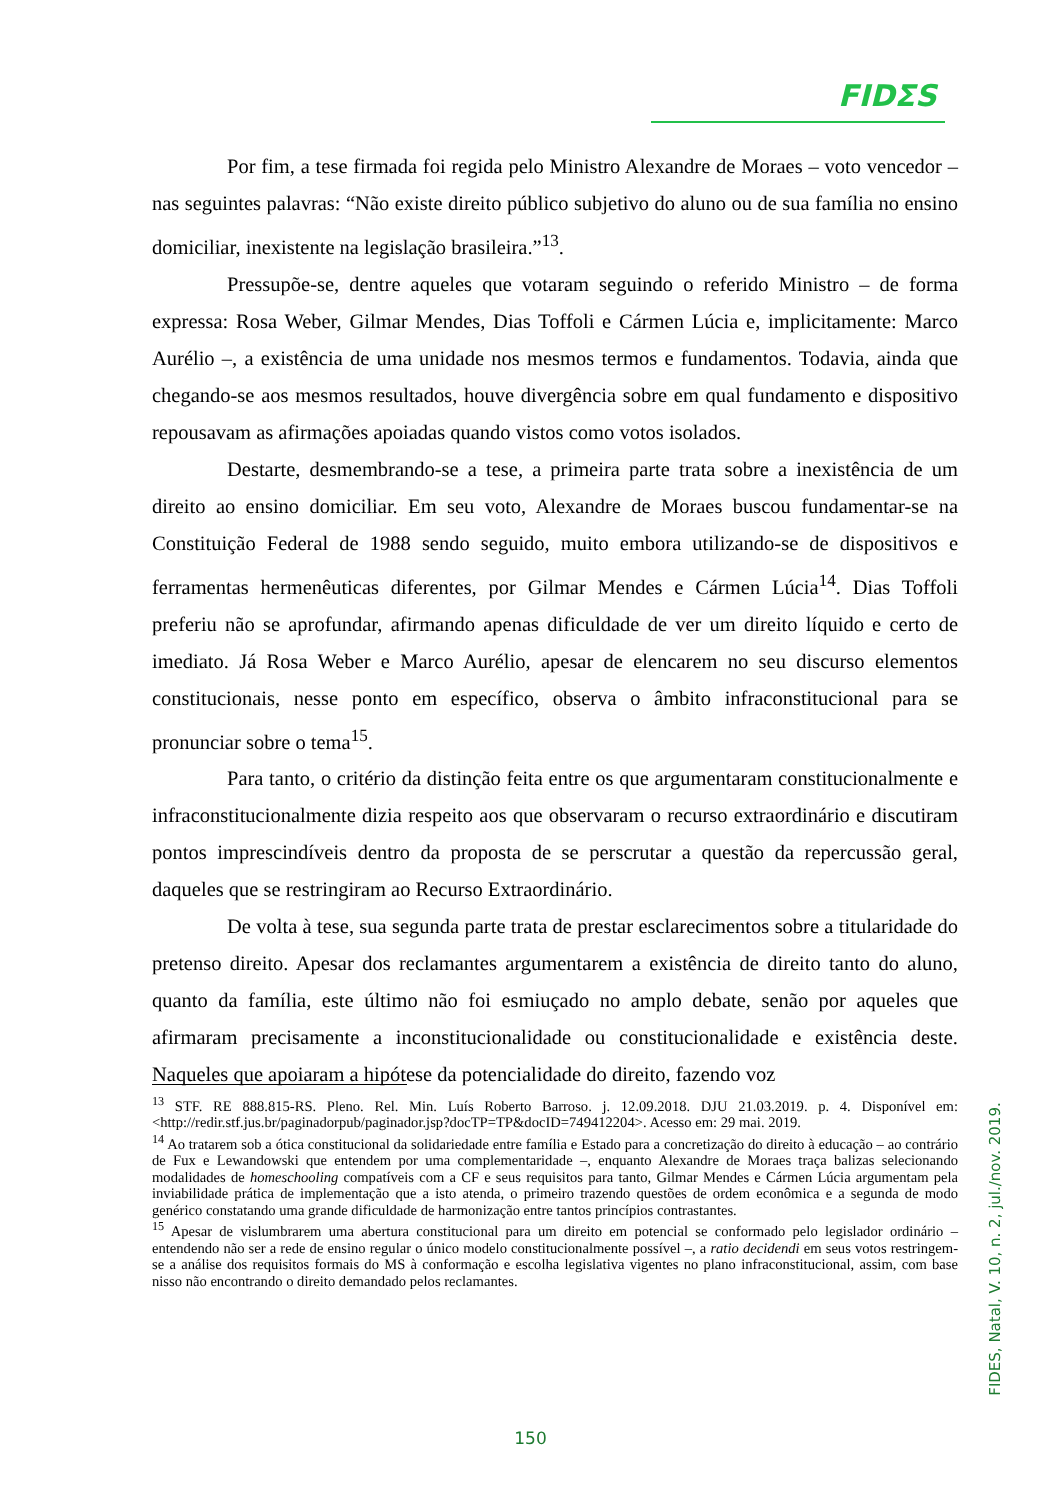FIDΣS
Por fim, a tese firmada foi regida pelo Ministro Alexandre de Moraes – voto vencedor – nas seguintes palavras: “Não existe direito público subjetivo do aluno ou de sua família no ensino domiciliar, inexistente na legislação brasileira.”<sup>13</sup>.
Pressupõe-se, dentre aqueles que votaram seguindo o referido Ministro – de forma expressa: Rosa Weber, Gilmar Mendes, Dias Toffoli e Cármen Lúcia e, implicitamente: Marco Aurélio –, a existência de uma unidade nos mesmos termos e fundamentos. Todavia, ainda que chegando-se aos mesmos resultados, houve divergência sobre em qual fundamento e dispositivo repousavam as afirmações apoiadas quando vistos como votos isolados.
Destarte, desmembrando-se a tese, a primeira parte trata sobre a inexistência de um direito ao ensino domiciliar. Em seu voto, Alexandre de Moraes buscou fundamentar-se na Constituição Federal de 1988 sendo seguido, muito embora utilizando-se de dispositivos e ferramentas hermenêuticas diferentes, por Gilmar Mendes e Cármen Lúcia<sup>14</sup>. Dias Toffoli preferiu não se aprofundar, afirmando apenas dificuldade de ver um direito líquido e certo de imediato. Já Rosa Weber e Marco Aurélio, apesar de elencarem no seu discurso elementos constitucionais, nesse ponto em específico, observa o âmbito infraconstitucional para se pronunciar sobre o tema<sup>15</sup>.
Para tanto, o critério da distinção feita entre os que argumentaram constitucionalmente e infraconstitucionalmente dizia respeito aos que observaram o recurso extraordinário e discutiram pontos imprescindíveis dentro da proposta de se perscrutar a questão da repercussão geral, daqueles que se restringiram ao Recurso Extraordinário.
De volta à tese, sua segunda parte trata de prestar esclarecimentos sobre a titularidade do pretenso direito. Apesar dos reclamantes argumentarem a existência de direito tanto do aluno, quanto da família, este último não foi esmiuçado no amplo debate, senão por aqueles que afirmaram precisamente a inconstitucionalidade ou constitucionalidade e existência deste. Naqueles que apoiaram a hipótese da potencialidade do direito, fazendo voz
<sup>13</sup> STF. RE 888.815-RS. Pleno. Rel. Min. Luís Roberto Barroso. j. 12.09.2018. DJU 21.03.2019. p. 4. Disponível em: <http://redir.stf.jus.br/paginadorpub/paginador.jsp?docTP=TP&docID=749412204>. Acesso em: 29 mai. 2019.
<sup>14</sup> Ao tratarem sob a ótica constitucional da solidariedade entre família e Estado para a concretização do direito à educação – ao contrário de Fux e Lewandowski que entendem por uma complementaridade –, enquanto Alexandre de Moraes traça balizas selecionando modalidades de homeschooling compatíveis com a CF e seus requisitos para tanto, Gilmar Mendes e Cármen Lúcia argumentam pela inviabilidade prática de implementação que a isto atenda, o primeiro trazendo questões de ordem econômica e a segunda de modo genérico constatando uma grande dificuldade de harmonização entre tantos princípios contrastantes.
<sup>15</sup> Apesar de vislumbrarem uma abertura constitucional para um direito em potencial se conformado pelo legislador ordinário – entendendo não ser a rede de ensino regular o único modelo constitucionalmente possível –, a ratio decidendi em seus votos restringem-se a análise dos requisitos formais do MS à conformação e escolha legislativa vigentes no plano infraconstitucional, assim, com base nisso não encontrando o direito demandado pelos reclamantes.
FIDES, Natal, V. 10, n. 2, jul./nov. 2019.
150